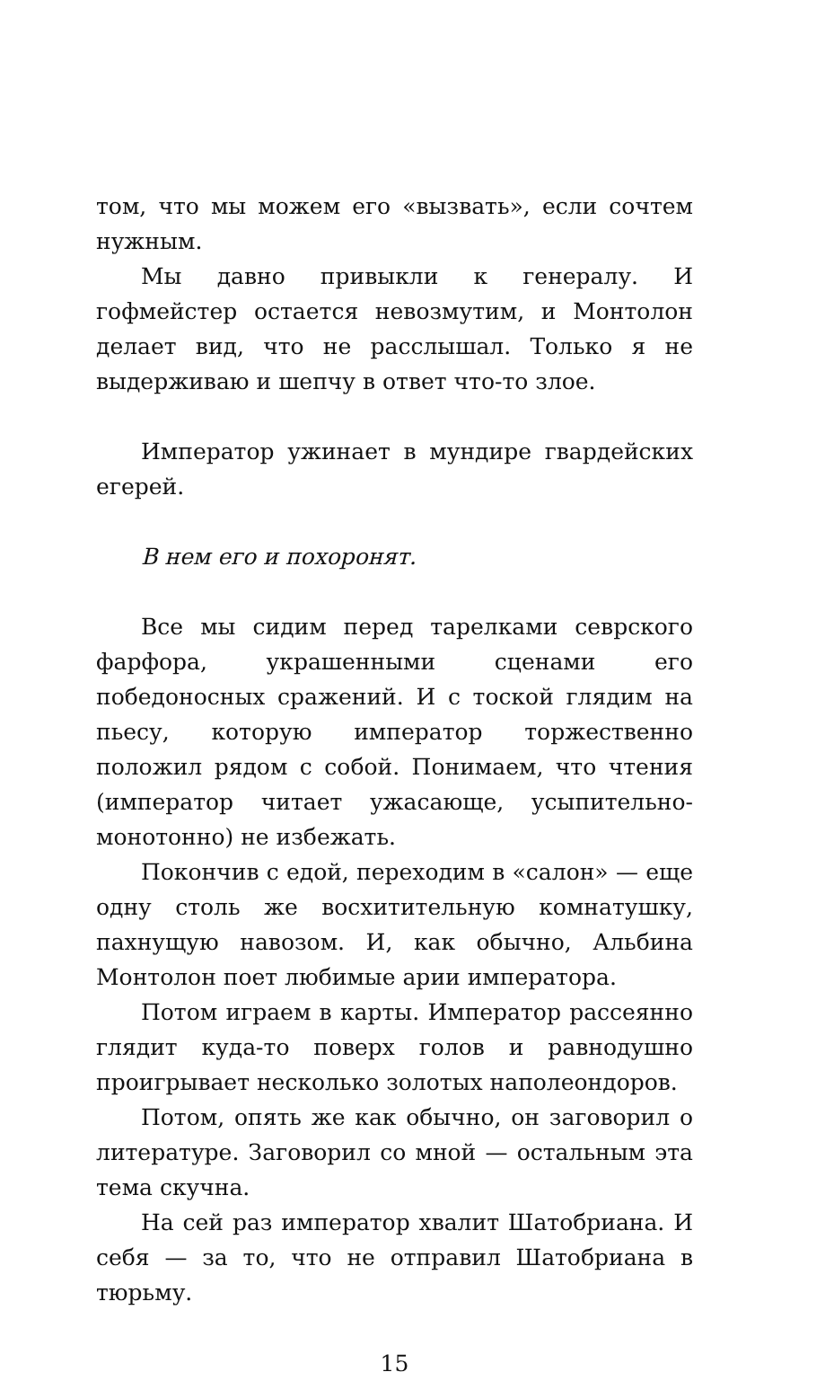том, что мы можем его «вызвать», если сочтем нужным.
Мы давно привыкли к генералу. И гофмейстер остается невозмутим, и Монтолон делает вид, что не расслышал. Только я не выдерживаю и шепчу в ответ что-то злое.
Император ужинает в мундире гвардейских егерей.
В нем его и похоронят.
Все мы сидим перед тарелками севрского фарфора, украшенными сценами его победоносных сражений. И с тоской глядим на пьесу, которую император торжественно положил рядом с собой. Понимаем, что чтения (император читает ужасающе, усыпительно-монотонно) не избежать.
Покончив с едой, переходим в «салон» — еще одну столь же восхитительную комнатушку, пахнущую навозом. И, как обычно, Альбина Монтолон поет любимые арии императора.
Потом играем в карты. Император рассеянно глядит куда-то поверх голов и равнодушно проигрывает несколько золотых наполеондоров.
Потом, опять же как обычно, он заговорил о литературе. Заговорил со мной — остальным эта тема скучна.
На сей раз император хвалит Шатобриана. И себя — за то, что не отправил Шатобриана в тюрьму.
15